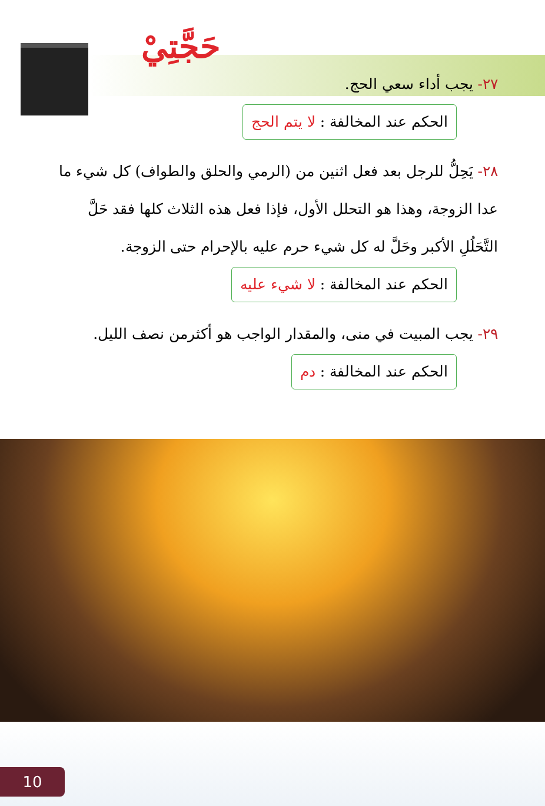حَجَّتِيْ
٢٧- يجب أداء سعي الحج.
الحكم عند المخالفة : لا يتم الحج
٢٨- يَحِلُّ للرجل بعد فعل اثنين من (الرمي والحلق والطواف) كل شيء ما عدا الزوجة، وهذا هو التحلل الأول، فإذا فعل هذه الثلاث كلها فقد حَلَّ التَّحَلُلِ الأكبر وحَلَّ له كل شيء حرم عليه بالإحرام حتى الزوجة.
الحكم عند المخالفة : لا شيء عليه
٢٩- يجب المبيت في منى، والمقدار الواجب هو أكثرمن نصف الليل.
الحكم عند المخالفة : دم
10